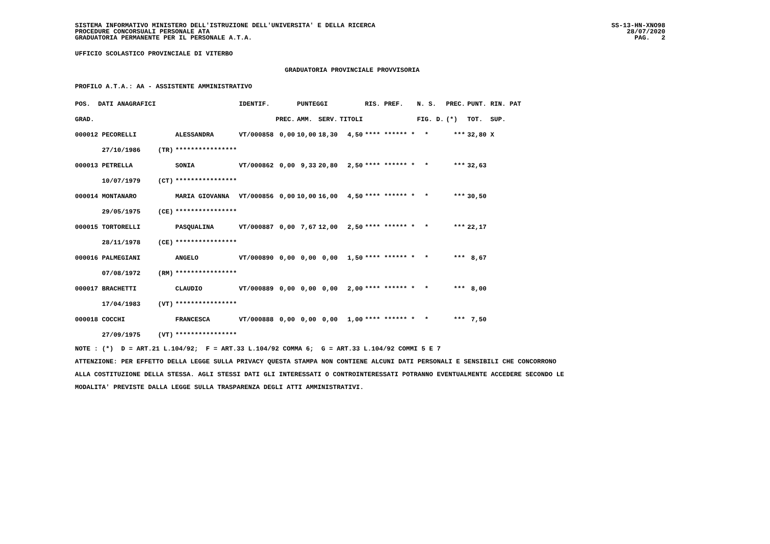SISTEMA INFORMATIVO MINISTERO DELL'ISTRUZIONE DELL'UNIVERSITA' E DELLA RICERCA
PROCEDURE CONCORSUALI PERSONALE ATA
GRADUATORIA PERMANENTE PER IL PERSONALE A.T.A.
SS-13-HN-XNO98
28/07/2020
PAG. 2
UFFICIO SCOLASTICO PROVINCIALE DI VITERBO
GRADUATORIA PROVINCIALE PROVVISORIA
PROFILO A.T.A.: AA - ASSISTENTE AMMINISTRATIVO
| POS. DATI ANAGRAFICI | | | IDENTIF. | | PUNTEGGI | | | RIS. PREF. | N. S. | PREC. | PUNT. RIN. PAT |
| --- | --- | --- | --- | --- | --- | --- | --- | --- | --- | --- | --- |
| GRAD. | | | | PREC. | AMM. | SERV. | TITOLI | | FIG. D. | (*) | TOT. SUP. |
| 000012 PECORELLI | | ALESSANDRA | VT/000858 | 0,00 | 10,00 | 18,30 | 4,50 | **** ****** * | * | *** | 32,80 X |
| 27/10/1986 | (TR) | **************** | | | | | | | | | |
| 000013 PETRELLA | | SONIA | VT/000862 | 0,00 | 9,33 | 20,80 | 2,50 | **** ****** * | * | *** | 32,63 |
| 10/07/1979 | (CT) | **************** | | | | | | | | | |
| 000014 MONTANARO | | MARIA GIOVANNA | VT/000856 | 0,00 | 10,00 | 16,00 | 4,50 | **** ****** * | * | *** | 30,50 |
| 29/05/1975 | (CE) | **************** | | | | | | | | | |
| 000015 TORTORELLI | | PASQUALINA | VT/000887 | 0,00 | 7,67 | 12,00 | 2,50 | **** ****** * | * | *** | 22,17 |
| 28/11/1978 | (CE) | **************** | | | | | | | | | |
| 000016 PALMEGIANI | | ANGELO | VT/000890 | 0,00 | 0,00 | 0,00 | 1,50 | **** ****** * | * | *** | 8,67 |
| 07/08/1972 | (RM) | **************** | | | | | | | | | |
| 000017 BRACHETTI | | CLAUDIO | VT/000889 | 0,00 | 0,00 | 0,00 | 2,00 | **** ****** * | * | *** | 8,00 |
| 17/04/1983 | (VT) | **************** | | | | | | | | | |
| 000018 COCCHI | | FRANCESCA | VT/000888 | 0,00 | 0,00 | 0,00 | 1,00 | **** ****** * | * | *** | 7,50 |
| 27/09/1975 | (VT) | **************** | | | | | | | | | |
NOTE : (*) D = ART.21 L.104/92; F = ART.33 L.104/92 COMMA 6; G = ART.33 L.104/92 COMMI 5 E 7 ATTENZIONE: PER EFFETTO DELLA LEGGE SULLA PRIVACY QUESTA STAMPA NON CONTIENE ALCUNI DATI PERSONALI E SENSIBILI CHE CONCORRONO ALLA COSTITUZIONE DELLA STESSA. AGLI STESSI DATI GLI INTERESSATI O CONTROINTERESSATI POTRANNO EVENTUALMENTE ACCEDERE SECONDO LE MODALITA' PREVISTE DALLA LEGGE SULLA TRASPARENZA DEGLI ATTI AMMINISTRATIVI.